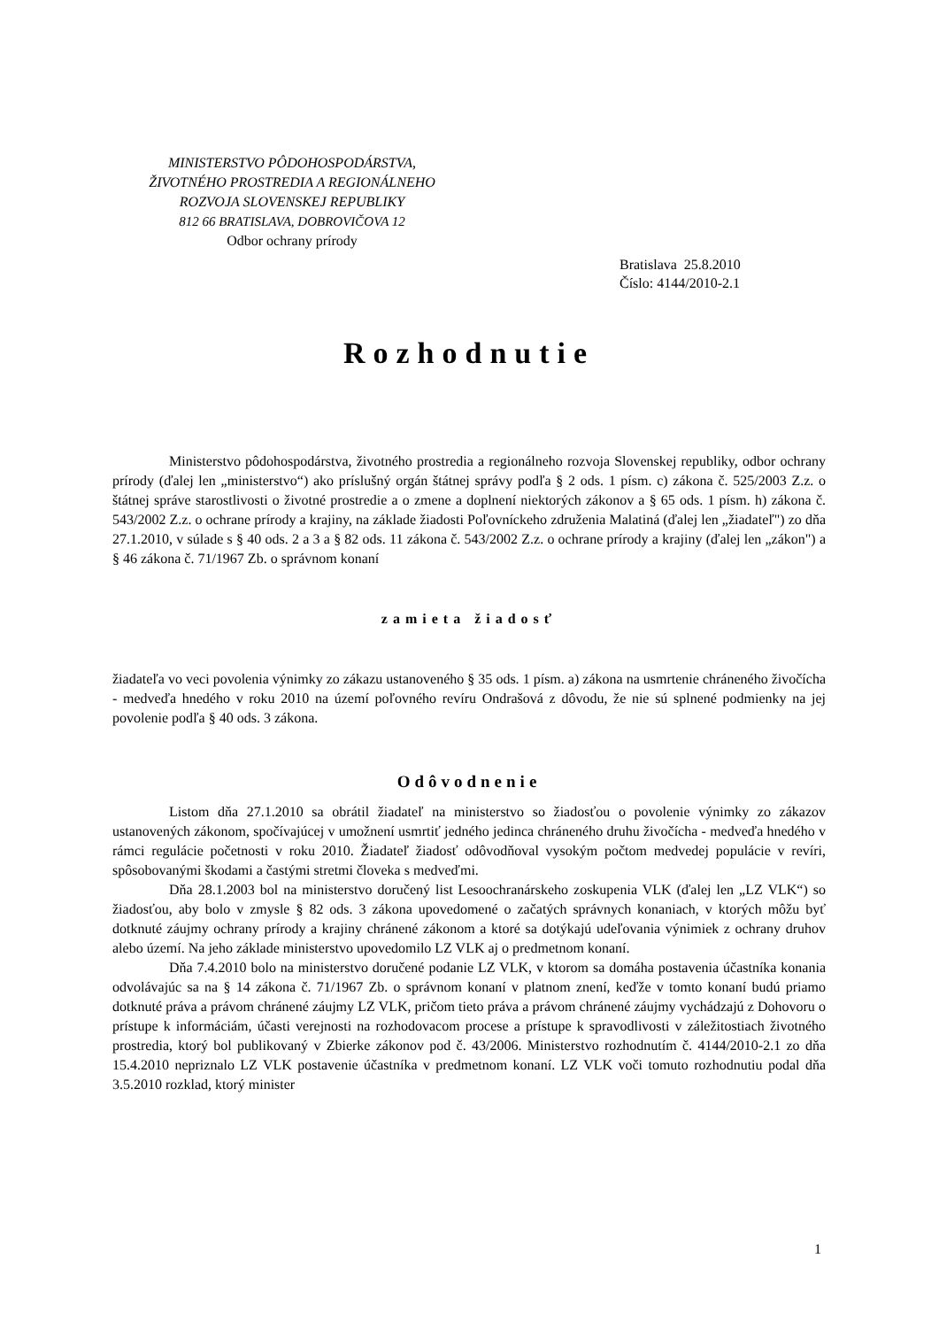MINISTERSTVO PÔDOHOSPODÁRSTVA,
ŽIVOTNÉHO PROSTREDIA A REGIONÁLNEHO
ROZVOJA SLOVENSKEJ REPUBLIKY
812 66 BRATISLAVA, DOBROVIČOVA 12
Odbor ochrany prírody
Bratislava 25.8.2010
Číslo: 4144/2010-2.1
Rozhodnutie
Ministerstvo pôdohospodárstva, životného prostredia a regionálneho rozvoja Slovenskej republiky, odbor ochrany prírody (ďalej len „ministerstvo“) ako príslušný orgán štátnej správy podľa § 2 ods. 1 písm. c) zákona č. 525/2003 Z.z. o štátnej správe starostlivosti o životné prostredie a o zmene a doplnení niektorých zákonov a § 65 ods. 1 písm. h) zákona č. 543/2002 Z.z. o ochrane prírody a krajiny, na základe žiadosti Poľovníckeho združenia Malatiná (ďalej len „žiadateľ") zo dňa 27.1.2010, v súlade s § 40 ods. 2 a 3 a § 82 ods. 11 zákona č. 543/2002 Z.z. o ochrane prírody a krajiny (ďalej len „zákon") a § 46 zákona č. 71/1967 Zb. o správnom konaní
zamieta žiadosť
žiadateľa vo veci povolenia výnimky zo zákazu ustanoveného § 35 ods. 1 písm. a) zákona na usmrtenie chráneného živočícha - medveďa hnedého v roku 2010 na území poľovného revíru Ondrašová z dôvodu, že nie sú splnené podmienky na jej povolenie podľa § 40 ods. 3 zákona.
Odôvodnenie
Listom dňa 27.1.2010 sa obrátil žiadateľ na ministerstvo so žiadosťou o povolenie výnimky zo zákazov ustanovených zákonom, spočívajúcej v umožnení usmrtiť jedného jedinca chráneného druhu živočícha - medveďa hnedého v rámci regulácie početnosti v roku 2010. Žiadateľ žiadosť odôvodňoval vysokým počtom medvedej populácie v revíri, spôsobovanými škodami a častými stretmi človeka s medveďmi.
Dňa 28.1.2003 bol na ministerstvo doručený list Lesoochranárskeho zoskupenia VLK (ďalej len „LZ VLK“) so žiadosťou, aby bolo v zmysle § 82 ods. 3 zákona upovedomené o začatých správnych konaniach, v ktorých môžu byť dotknuté záujmy ochrany prírody a krajiny chránené zákonom a ktoré sa dotýkajú udeľovania výnimiek z ochrany druhov alebo území. Na jeho základe ministerstvo upovedomilo LZ VLK aj o predmetnom konaní.
Dňa 7.4.2010 bolo na ministerstvo doručené podanie LZ VLK, v ktorom sa domáha postavenia účastníka konania odvolávajúc sa na § 14 zákona č. 71/1967 Zb. o správnom konaní v platnom znení, keďže v tomto konaní budú priamo dotknuté práva a právom chránené záujmy LZ VLK, pričom tieto práva a právom chránené záujmy vychádzajú z Dohovoru o prístupe k informáciám, účasti verejnosti na rozhodovacom procese a prístupe k spravodlivosti v záležitostiach životného prostredia, ktorý bol publikovaný v Zbierke zákonov pod č. 43/2006. Ministerstvo rozhodnutím č. 4144/2010-2.1 zo dňa 15.4.2010 nepriznalo LZ VLK postavenie účastníka v predmetnom konaní. LZ VLK voči tomuto rozhodnutiu podal dňa 3.5.2010 rozklad, ktorý minister
1